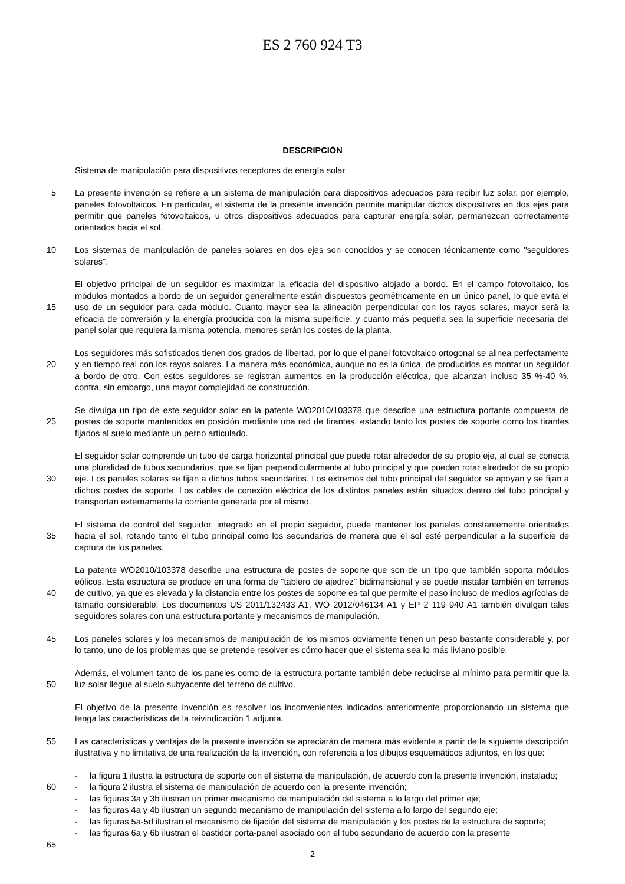ES 2 760 924 T3
DESCRIPCIÓN
Sistema de manipulación para dispositivos receptores de energía solar
5 La presente invención se refiere a un sistema de manipulación para dispositivos adecuados para recibir luz solar, por ejemplo, paneles fotovoltaicos. En particular, el sistema de la presente invención permite manipular dichos dispositivos en dos ejes para permitir que paneles fotovoltaicos, u otros dispositivos adecuados para capturar energía solar, permanezcan correctamente orientados hacia el sol.
10 Los sistemas de manipulación de paneles solares en dos ejes son conocidos y se conocen técnicamente como "seguidores solares".
15 El objetivo principal de un seguidor es maximizar la eficacia del dispositivo alojado a bordo. En el campo fotovoltaico, los módulos montados a bordo de un seguidor generalmente están dispuestos geométricamente en un único panel, lo que evita el uso de un seguidor para cada módulo. Cuanto mayor sea la alineación perpendicular con los rayos solares, mayor será la eficacia de conversión y la energía producida con la misma superficie, y cuanto más pequeña sea la superficie necesaria del panel solar que requiera la misma potencia, menores serán los costes de la planta.
20 Los seguidores más sofisticados tienen dos grados de libertad, por lo que el panel fotovoltaico ortogonal se alinea perfectamente y en tiempo real con los rayos solares. La manera más económica, aunque no es la única, de producirlos es montar un seguidor a bordo de otro. Con estos seguidores se registran aumentos en la producción eléctrica, que alcanzan incluso 35 %-40 %, contra, sin embargo, una mayor complejidad de construcción.
25 Se divulga un tipo de este seguidor solar en la patente WO2010/103378 que describe una estructura portante compuesta de postes de soporte mantenidos en posición mediante una red de tirantes, estando tanto los postes de soporte como los tirantes fijados al suelo mediante un perno articulado.
30 El seguidor solar comprende un tubo de carga horizontal principal que puede rotar alrededor de su propio eje, al cual se conecta una pluralidad de tubos secundarios, que se fijan perpendicularmente al tubo principal y que pueden rotar alrededor de su propio eje. Los paneles solares se fijan a dichos tubos secundarios. Los extremos del tubo principal del seguidor se apoyan y se fijan a dichos postes de soporte. Los cables de conexión eléctrica de los distintos paneles están situados dentro del tubo principal y transportan externamente la corriente generada por el mismo.
35 El sistema de control del seguidor, integrado en el propio seguidor, puede mantener los paneles constantemente orientados hacia el sol, rotando tanto el tubo principal como los secundarios de manera que el sol esté perpendicular a la superficie de captura de los paneles.
40 La patente WO2010/103378 describe una estructura de postes de soporte que son de un tipo que también soporta módulos eólicos. Esta estructura se produce en una forma de "tablero de ajedrez" bidimensional y se puede instalar también en terrenos de cultivo, ya que es elevada y la distancia entre los postes de soporte es tal que permite el paso incluso de medios agrícolas de tamaño considerable. Los documentos US 2011/132433 A1, WO 2012/046134 A1 y EP 2 119 940 A1 también divulgan tales seguidores solares con una estructura portante y mecanismos de manipulación.
45 Los paneles solares y los mecanismos de manipulación de los mismos obviamente tienen un peso bastante considerable y, por lo tanto, uno de los problemas que se pretende resolver es cómo hacer que el sistema sea lo más liviano posible.
50 Además, el volumen tanto de los paneles como de la estructura portante también debe reducirse al mínimo para permitir que la luz solar llegue al suelo subyacente del terreno de cultivo.
El objetivo de la presente invención es resolver los inconvenientes indicados anteriormente proporcionando un sistema que tenga las características de la reivindicación 1 adjunta.
55 Las características y ventajas de la presente invención se apreciarán de manera más evidente a partir de la siguiente descripción ilustrativa y no limitativa de una realización de la invención, con referencia a los dibujos esquemáticos adjuntos, en los que:
60
65
- la figura 1 ilustra la estructura de soporte con el sistema de manipulación, de acuerdo con la presente invención, instalado;
- la figura 2 ilustra el sistema de manipulación de acuerdo con la presente invención;
- las figuras 3a y 3b ilustran un primer mecanismo de manipulación del sistema a lo largo del primer eje;
- las figuras 4a y 4b ilustran un segundo mecanismo de manipulación del sistema a lo largo del segundo eje;
- las figuras 5a-5d ilustran el mecanismo de fijación del sistema de manipulación y los postes de la estructura de soporte;
- las figuras 6a y 6b ilustran el bastidor porta-panel asociado con el tubo secundario de acuerdo con la presente
2